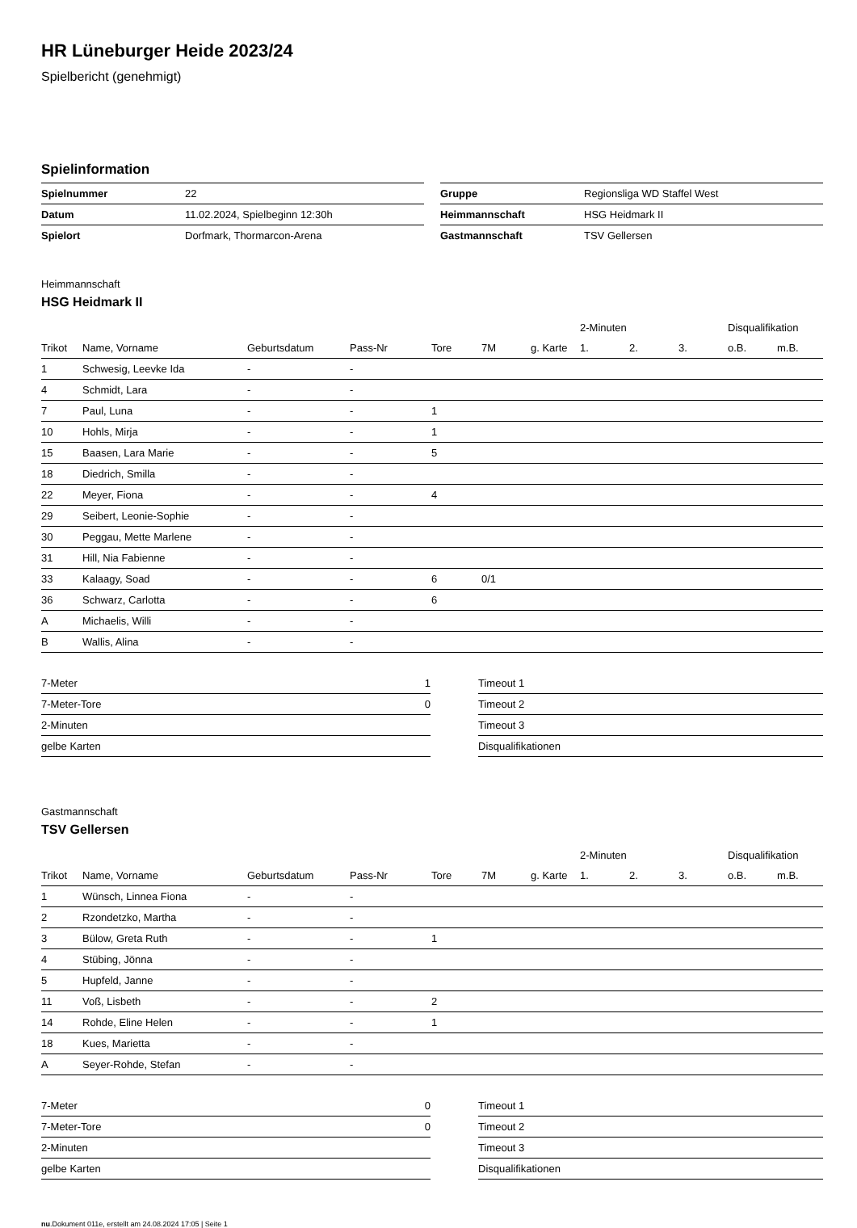HR Lüneburger Heide 2023/24
Spielbericht (genehmigt)
Spielinformation
| Spielnummer | 22 |
| Datum | 11.02.2024, Spielbeginn 12:30h |
| Spielort | Dorfmark, Thormarcon-Arena |
| Gruppe | Regionsliga WD Staffel West |
| Heimmannschaft | HSG Heidmark II |
| Gastmannschaft | TSV Gellersen |
Heimmannschaft
HSG Heidmark II
| | | | | | | | 2-Minuten | | | Disqualifikation | |
| --- | --- | --- | --- | --- | --- | --- | --- | --- | --- | --- | --- |
| Trikot | Name, Vorname | Geburtsdatum | Pass-Nr | Tore | 7M | g. Karte | 1. | 2. | 3. | o.B. | m.B. |
| 1 | Schwesig, Leevke Ida | - | - | | | | | | | | |
| 4 | Schmidt, Lara | - | - | | | | | | | | |
| 7 | Paul, Luna | - | - | 1 | | | | | | | |
| 10 | Hohls, Mirja | - | - | 1 | | | | | | | |
| 15 | Baasen, Lara Marie | - | - | 5 | | | | | | | |
| 18 | Diedrich, Smilla | - | - | | | | | | | | |
| 22 | Meyer, Fiona | - | - | 4 | | | | | | | |
| 29 | Seibert, Leonie-Sophie | - | - | | | | | | | | |
| 30 | Peggau, Mette Marlene | - | - | | | | | | | | |
| 31 | Hill, Nia Fabienne | - | - | | | | | | | | |
| 33 | Kalaagy, Soad | - | - | 6 | 0/1 | | | | | | |
| 36 | Schwarz, Carlotta | - | - | 6 | | | | | | | |
| A | Michaelis, Willi | - | - | | | | | | | | |
| B | Wallis, Alina | - | - | | | | | | | | |
| 7-Meter | 1 |
| 7-Meter-Tore | 0 |
| 2-Minuten | |
| gelbe Karten | |
| Timeout 1 |
| Timeout 2 |
| Timeout 3 |
| Disqualifikationen |
Gastmannschaft
TSV Gellersen
| | | | | | | | 2-Minuten | | | Disqualifikation | |
| --- | --- | --- | --- | --- | --- | --- | --- | --- | --- | --- | --- |
| Trikot | Name, Vorname | Geburtsdatum | Pass-Nr | Tore | 7M | g. Karte | 1. | 2. | 3. | o.B. | m.B. |
| 1 | Wünsch, Linnea Fiona | - | - | | | | | | | | |
| 2 | Rzondetzko, Martha | - | - | | | | | | | | |
| 3 | Bülow, Greta Ruth | - | - | 1 | | | | | | | |
| 4 | Stübing, Jönna | - | - | | | | | | | | |
| 5 | Hupfeld, Janne | - | - | | | | | | | | |
| 11 | Voß, Lisbeth | - | - | 2 | | | | | | | |
| 14 | Rohde, Eline Helen | - | - | 1 | | | | | | | |
| 18 | Kues, Marietta | - | - | | | | | | | | |
| A | Seyer-Rohde, Stefan | - | - | | | | | | | | |
| 7-Meter | 0 |
| 7-Meter-Tore | 0 |
| 2-Minuten | |
| gelbe Karten | |
| Timeout 1 |
| Timeout 2 |
| Timeout 3 |
| Disqualifikationen |
nu.Dokument 011e, erstellt am 24.08.2024 17:05 | Seite 1